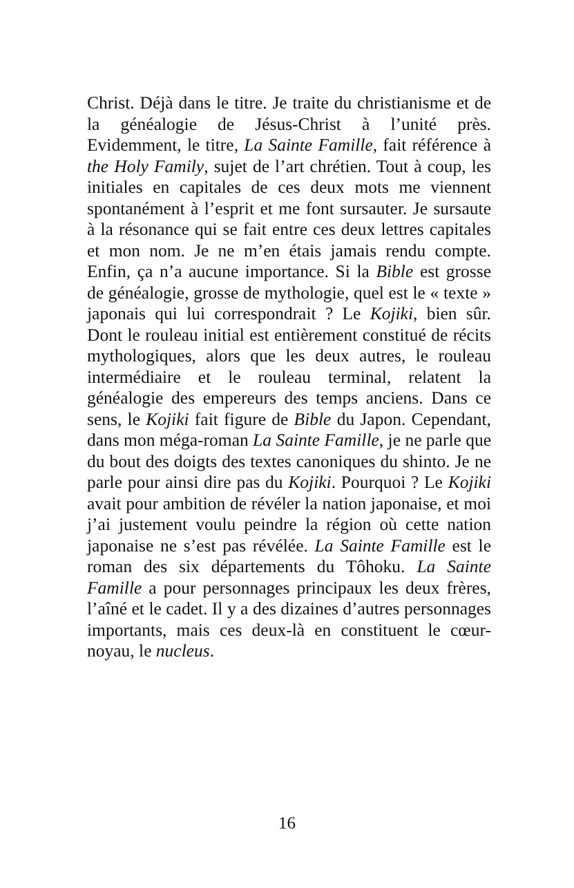Christ. Déjà dans le titre. Je traite du christianisme et de la généalogie de Jésus-Christ à l’unité près. Evidemment, le titre, La Sainte Famille, fait référence à the Holy Family, sujet de l’art chrétien. Tout à coup, les initiales en capitales de ces deux mots me viennent spontanément à l’esprit et me font sursauter. Je sursaute à la résonance qui se fait entre ces deux lettres capitales et mon nom. Je ne m’en étais jamais rendu compte. Enfin, ça n’a aucune importance. Si la Bible est grosse de généalogie, grosse de mythologie, quel est le « texte » japonais qui lui correspondrait ? Le Kojiki, bien sûr. Dont le rouleau initial est entièrement constitué de récits mythologiques, alors que les deux autres, le rouleau intermédiaire et le rouleau terminal, relatent la généalogie des empereurs des temps anciens. Dans ce sens, le Kojiki fait figure de Bible du Japon. Cependant, dans mon méga-roman La Sainte Famille, je ne parle que du bout des doigts des textes canoniques du shinto. Je ne parle pour ainsi dire pas du Kojiki. Pourquoi ? Le Kojiki avait pour ambition de révéler la nation japonaise, et moi j’ai justement voulu peindre la région où cette nation japonaise ne s’est pas révélée. La Sainte Famille est le roman des six départements du Tôhoku. La Sainte Famille a pour personnages principaux les deux frères, l’aîné et le cadet. Il y a des dizaines d’autres personnages importants, mais ces deux-là en constituent le cœur-noyau, le nucleus.
16